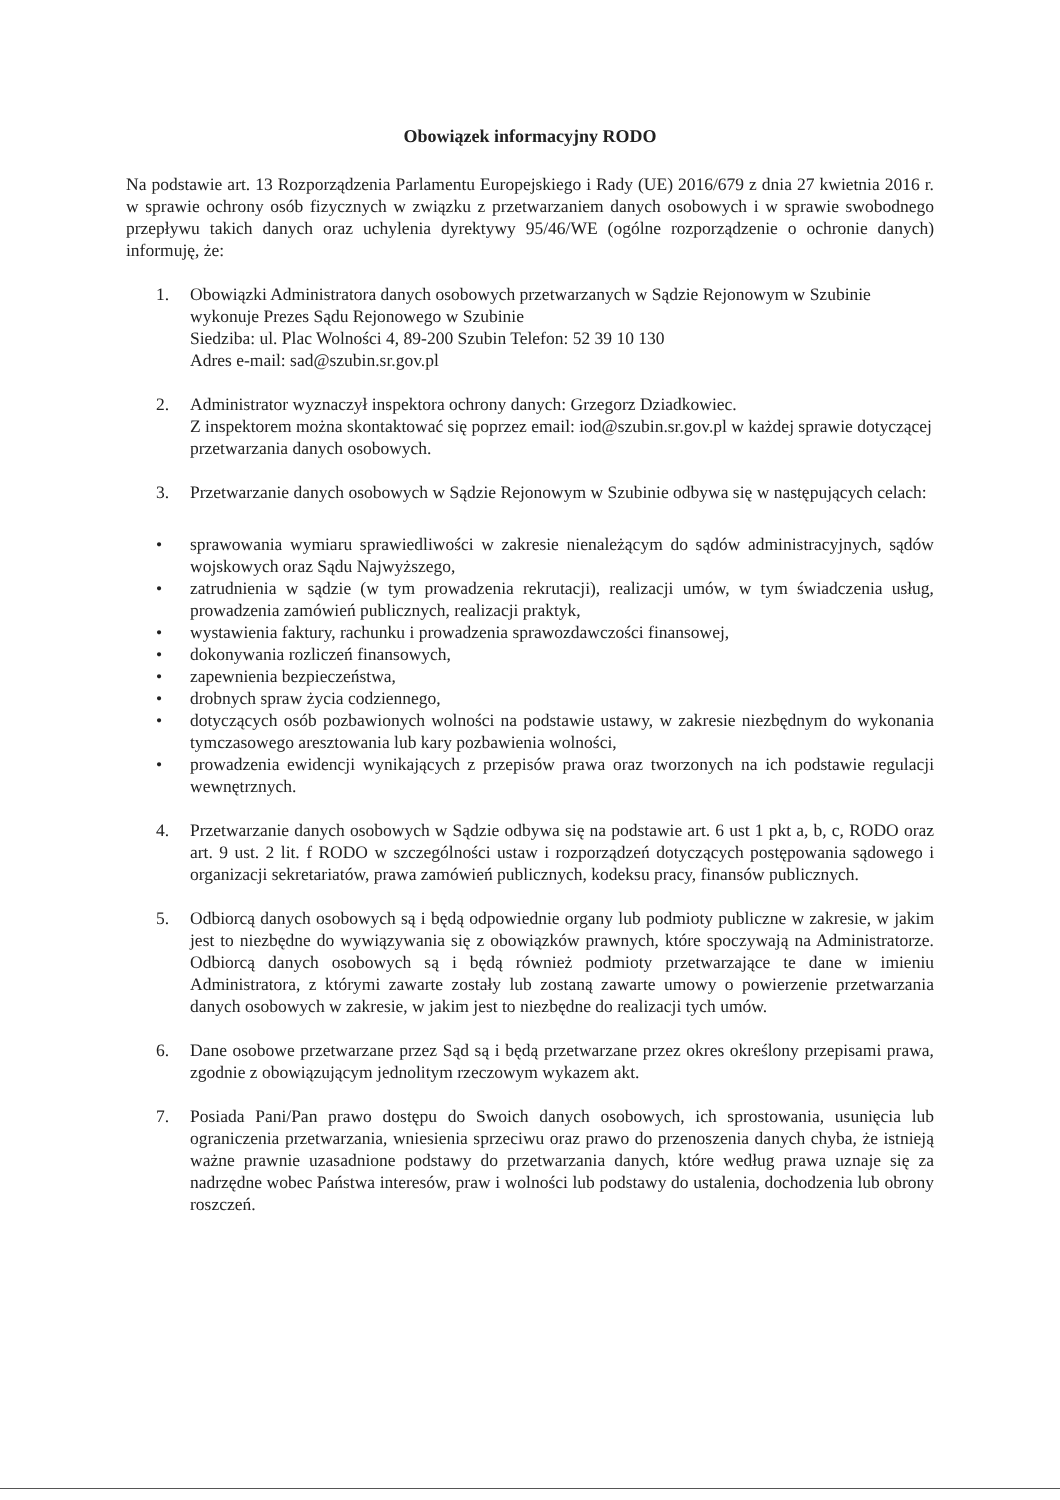Obowiązek informacyjny RODO
Na podstawie art. 13 Rozporządzenia Parlamentu Europejskiego i Rady (UE) 2016/679 z dnia 27 kwietnia 2016 r. w sprawie ochrony osób fizycznych w związku z przetwarzaniem danych osobowych i w sprawie swobodnego przepływu takich danych oraz uchylenia dyrektywy 95/46/WE (ogólne rozporządzenie o ochronie danych) informuję, że:
1. Obowiązki Administratora danych osobowych przetwarzanych w Sądzie Rejonowym w Szubinie wykonuje Prezes Sądu Rejonowego w Szubinie
Siedziba: ul. Plac Wolności 4, 89-200 Szubin Telefon: 52 39 10 130
Adres e-mail: sad@szubin.sr.gov.pl
2. Administrator wyznaczył inspektora ochrony danych: Grzegorz Dziadkowiec.
Z inspektorem można skontaktować się poprzez email: iod@szubin.sr.gov.pl w każdej sprawie dotyczącej przetwarzania danych osobowych.
3. Przetwarzanie danych osobowych w Sądzie Rejonowym w Szubinie odbywa się w następujących celach:
• sprawowania wymiaru sprawiedliwości w zakresie nienależącym do sądów administracyjnych, sądów wojskowych oraz Sądu Najwyższego,
• zatrudnienia w sądzie (w tym prowadzenia rekrutacji), realizacji umów, w tym świadczenia usług, prowadzenia zamówień publicznych, realizacji praktyk,
• wystawienia faktury, rachunku i prowadzenia sprawozdawczości finansowej,
• dokonywania rozliczeń finansowych,
• zapewnienia bezpieczeństwa,
• drobnych spraw życia codziennego,
• dotyczących osób pozbawionych wolności na podstawie ustawy, w zakresie niezbędnym do wykonania tymczasowego aresztowania lub kary pozbawienia wolności,
• prowadzenia ewidencji wynikających z przepisów prawa oraz tworzonych na ich podstawie regulacji wewnętrznych.
4. Przetwarzanie danych osobowych w Sądzie odbywa się na podstawie art. 6 ust 1 pkt a, b, c, RODO oraz art. 9 ust. 2 lit. f RODO w szczególności ustaw i rozporządzeń dotyczących postępowania sądowego i organizacji sekretariatów, prawa zamówień publicznych, kodeksu pracy, finansów publicznych.
5. Odbiorcą danych osobowych są i będą odpowiednie organy lub podmioty publiczne w zakresie, w jakim jest to niezbędne do wywiązywania się z obowiązków prawnych, które spoczywają na Administratorze. Odbiorcą danych osobowych są i będą również podmioty przetwarzające te dane w imieniu Administratora, z którymi zawarte zostały lub zostaną zawarte umowy o powierzenie przetwarzania danych osobowych w zakresie, w jakim jest to niezbędne do realizacji tych umów.
6. Dane osobowe przetwarzane przez Sąd są i będą przetwarzane przez okres określony przepisami prawa, zgodnie z obowiązującym jednolitym rzeczowym wykazem akt.
7. Posiada Pani/Pan prawo dostępu do Swoich danych osobowych, ich sprostowania, usunięcia lub ograniczenia przetwarzania, wniesienia sprzeciwu oraz prawo do przenoszenia danych chyba, że istnieją ważne prawnie uzasadnione podstawy do przetwarzania danych, które według prawa uznaje się za nadrzędne wobec Państwa interesów, praw i wolności lub podstawy do ustalenia, dochodzenia lub obrony roszczeń.